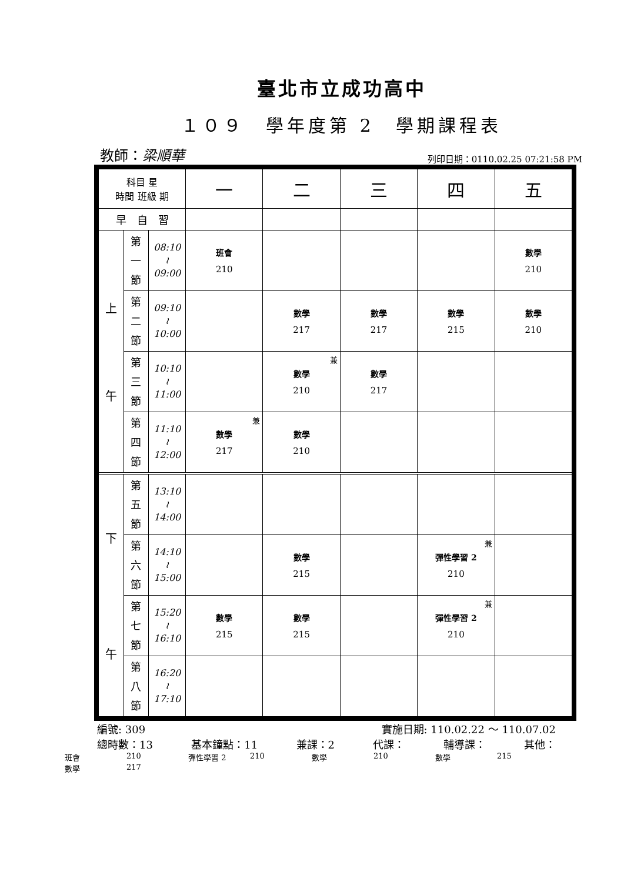臺北市立成功高中
１０９　學年度第 2　學期課程表
教師：梁順華 列印日期：0110.02.25 07:21:58 PM
| 科目 星 時間 班級 期 | | | 一 | 二 | 三 | 四 | 五 |
| --- | --- | --- | --- | --- | --- | --- | --- |
| 早 自 習 | | | | | | | |
| 上 午 | 第 一 節 | 08:10 ≀ 09:00 | 班會 210 | | | | 數學 210 |
| | 第 二 節 | 09:10 ≀ 10:00 | | 數學 217 | 數學 217 | 數學 215 | 數學 210 |
| | 第 三 節 | 10:10 ≀ 11:00 | | 兼 數學 210 | 數學 217 | | |
| | 第 四 節 | 11:10 ≀ 12:00 | 兼 數學 217 | 數學 210 | | | |
| 下 午 | 第 五 節 | 13:10 ≀ 14:00 | | | | | |
| | 第 六 節 | 14:10 ≀ 15:00 | | 數學 215 | | 兼 彈性學習 2 210 | |
| | 第 七 節 | 15:20 ≀ 16:10 | 數學 215 | 數學 215 | | 兼 彈性學習 2 210 | |
| | 第 八 節 | 16:20 ≀ 17:10 | | | | | |
編號: 309 實施日期: 110.02.22 ～ 110.07.02
總時數：13 基本鐘點：11 兼課：2 代課： 輔導課： 其他：
班會 210 彈性學習 2 210 數學 210 數學 215 數學 217